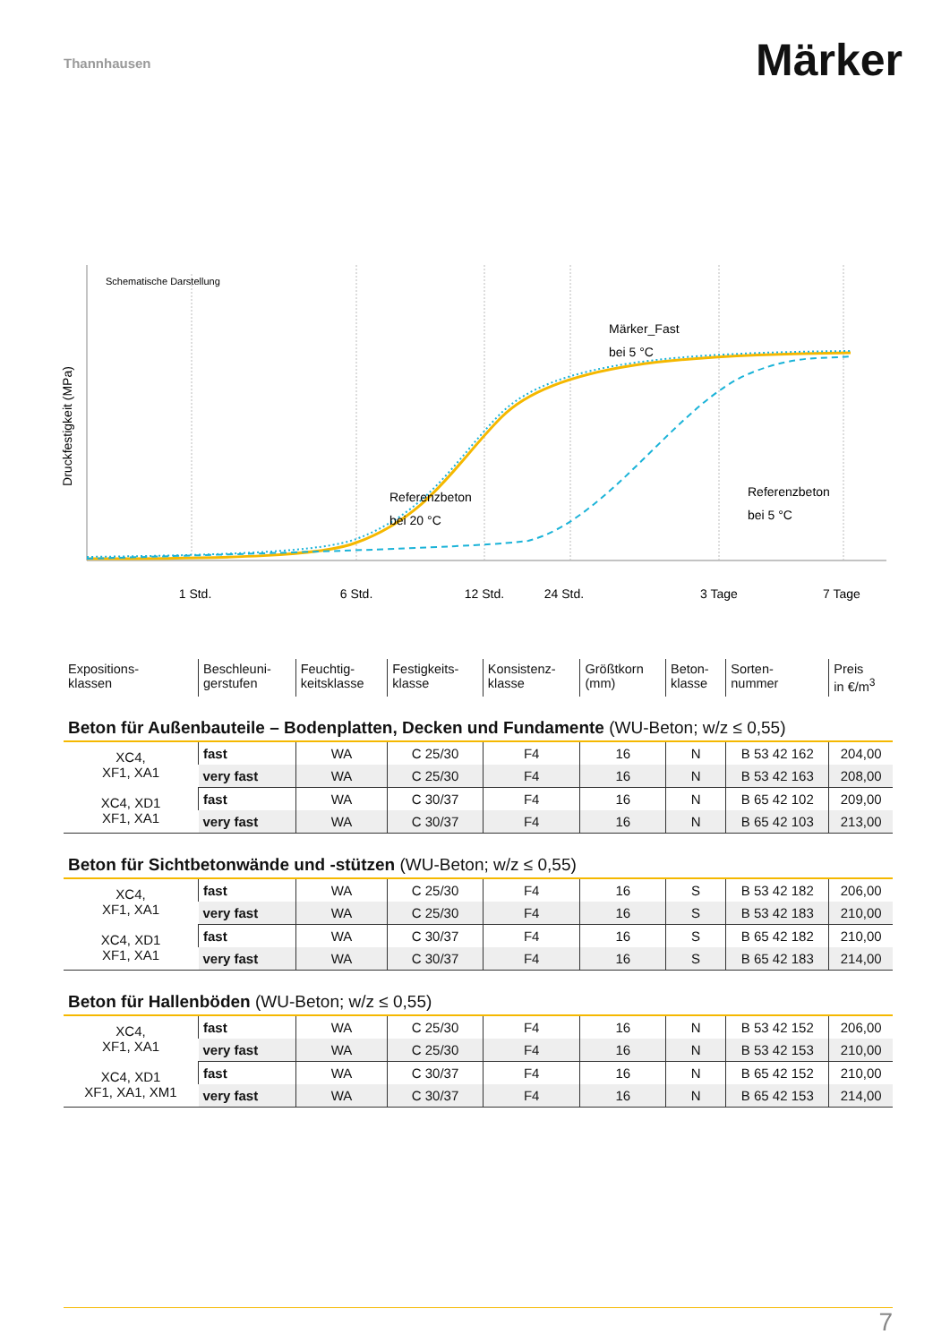Thannhausen
Märker
Schematische Darstellung
Druckfestigkeit (MPa)
Märker_Fast
bei 5 °C
Referenzbeton
bei 20 °C
Referenzbeton
bei 5 °C
1 Std.
6 Std.
12 Std.
24 Std.
3 Tage
7 Tage
| Expositions- klassen | Beschleuni- gerstufen | Feuchtig- keitsklasse | Festigkeits- klasse | Konsistenz- klasse | Größtkorn (mm) | Beton- klasse | Sorten- nummer | Preis in €/m<sup>3</sup> |
| --- | --- | --- | --- | --- | --- | --- | --- | --- |
| Beton für Außenbauteile – Bodenplatten, Decken und Fundamente (WU-Beton; w/z ≤ 0,55) | | | | | | | | |
| XC4, XF1, XA1 | fast | WA | C 25/30 | F4 | 16 | N | B 53 42 162 | 204,00 |
| | very fast | WA | C 25/30 | F4 | 16 | N | B 53 42 163 | 208,00 |
| XC4, XD1 XF1, XA1 | fast | WA | C 30/37 | F4 | 16 | N | B 65 42 102 | 209,00 |
| | very fast | WA | C 30/37 | F4 | 16 | N | B 65 42 103 | 213,00 |
| Beton für Sichtbetonwände und -stützen (WU-Beton; w/z ≤ 0,55) | | | | | | | | |
| XC4, XF1, XA1 | fast | WA | C 25/30 | F4 | 16 | S | B 53 42 182 | 206,00 |
| | very fast | WA | C 25/30 | F4 | 16 | S | B 53 42 183 | 210,00 |
| XC4, XD1 XF1, XA1 | fast | WA | C 30/37 | F4 | 16 | S | B 65 42 182 | 210,00 |
| | very fast | WA | C 30/37 | F4 | 16 | S | B 65 42 183 | 214,00 |
| Beton für Hallenböden (WU-Beton; w/z ≤ 0,55) | | | | | | | | |
| XC4, XF1, XA1 | fast | WA | C 25/30 | F4 | 16 | N | B 53 42 152 | 206,00 |
| | very fast | WA | C 25/30 | F4 | 16 | N | B 53 42 153 | 210,00 |
| XC4, XD1 XF1, XA1, XM1 | fast | WA | C 30/37 | F4 | 16 | N | B 65 42 152 | 210,00 |
| | very fast | WA | C 30/37 | F4 | 16 | N | B 65 42 153 | 214,00 |
7